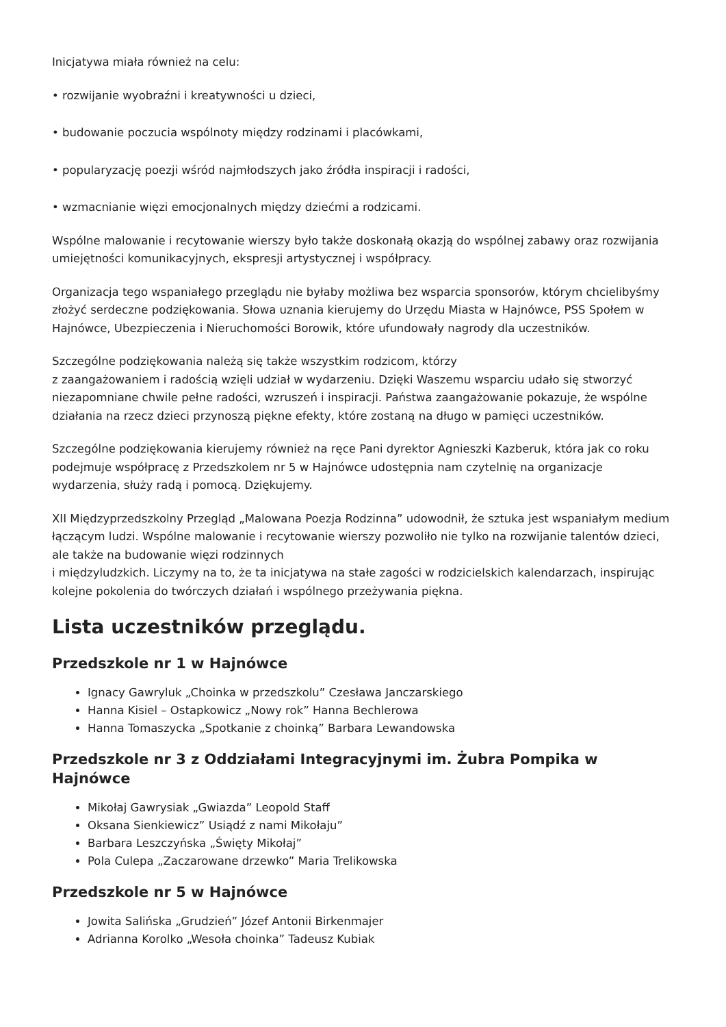Inicjatywa miała również na celu:
• rozwijanie wyobraźni i kreatywności u dzieci,
• budowanie poczucia wspólnoty między rodzinami i placówkami,
• popularyzację poezji wśród najmłodszych jako źródła inspiracji i radości,
• wzmacnianie więzi emocjonalnych między dziećmi a rodzicami.
Wspólne malowanie i recytowanie wierszy było także doskonałą okazją do wspólnej zabawy oraz rozwijania umiejętności komunikacyjnych, ekspresji artystycznej i współpracy.
Organizacja tego wspaniałego przeglądu nie byłaby możliwa bez wsparcia sponsorów, którym chcielibyśmy złożyć serdeczne podziękowania. Słowa uznania kierujemy do Urzędu Miasta w Hajnówce, PSS Społem w Hajnówce, Ubezpieczenia i Nieruchomości Borowik, które ufundowały nagrody dla uczestników.
Szczególne podziękowania należą się także wszystkim rodzicom, którzy
z zaangażowaniem i radością wzięli udział w wydarzeniu. Dzięki Waszemu wsparciu udało się stworzyć niezapomniane chwile pełne radości, wzruszeń i inspiracji. Państwa zaangażowanie pokazuje, że wspólne działania na rzecz dzieci przynoszą piękne efekty, które zostaną na długo w pamięci uczestników.
Szczególne podziękowania kierujemy również na ręce Pani dyrektor Agnieszki Kazberuk, która jak co roku podejmuje współpracę z Przedszkolem nr 5 w Hajnówce udostępnia nam czytelnię na organizacje wydarzenia, służy radą i pomocą. Dziękujemy.
XII Międzyprzedszkolny Przegląd „Malowana Poezja Rodzinna” udowodnił, że sztuka jest wspaniałym medium łączącym ludzi. Wspólne malowanie i recytowanie wierszy pozwoliło nie tylko na rozwijanie talentów dzieci, ale także na budowanie więzi rodzinnych
i międzyludzkich. Liczymy na to, że ta inicjatywa na stałe zagości w rodzicielskich kalendarzach, inspirując kolejne pokolenia do twórczych działań i wspólnego przeżywania piękna.
Lista uczestników przeglądu.
Przedszkole nr 1 w Hajnówce
Ignacy Gawryluk „Choinka w przedszkolu” Czesława Janczarskiego
Hanna Kisiel – Ostapkowicz „Nowy rok” Hanna Bechlerowa
Hanna Tomaszycka „Spotkanie z choinką” Barbara Lewandowska
Przedszkole nr 3 z Oddziałami Integracyjnymi im. Żubra Pompika w Hajnówce
Mikołaj Gawrysiak „Gwiazda” Leopold Staff
Oksana Sienkiewicz” Usiądź z nami Mikołaju”
Barbara Leszczyńska „Święty Mikołaj”
Pola Culepa „Zaczarowane drzewko” Maria Trelikowska
Przedszkole nr 5 w Hajnówce
Jowita Salińska „Grudzień” Józef Antonii Birkenmajer
Adrianna Korolko „Wesoła choinka” Tadeusz Kubiak